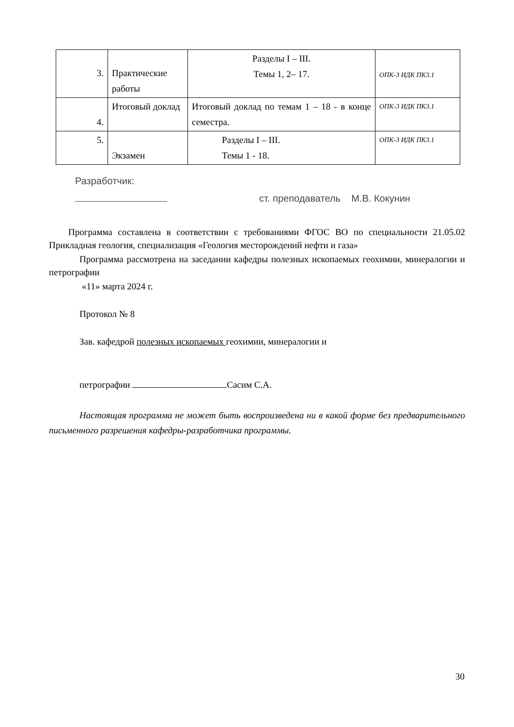| 3. | Практические работы | Разделы I – III. Темы 1, 2– 17. | ОПК-3 ИДК ПК3.1 |
| 4. | Итоговый доклад | Итоговый доклад по темам 1 – 18 - в конце семестра. | ОПК-3 ИДК ПК3.1 |
| 5. | Экзамен | Разделы I – III. Темы 1 - 18. | ОПК-3 ИДК ПК3.1 |
Разработчик:
ст. преподаватель М.В. Кокунин
Программа составлена в соответствии с требованиями ФГОС ВО по специальности 21.05.02 Прикладная геология, специализация «Геология месторождений нефти и газа»
Программа рассмотрена на заседании кафедры полезных ископаемых геохимии, минералогии и петрографии
«11» марта 2024 г.
Протокол № 8
Зав. кафедрой полезных ископаемых геохимии, минералогии и
петрографии Сасим С.А.
Настоящая программа не может быть воспроизведена ни в какой форме без предварительного письменного разрешения кафедры-разработчика программы.
30